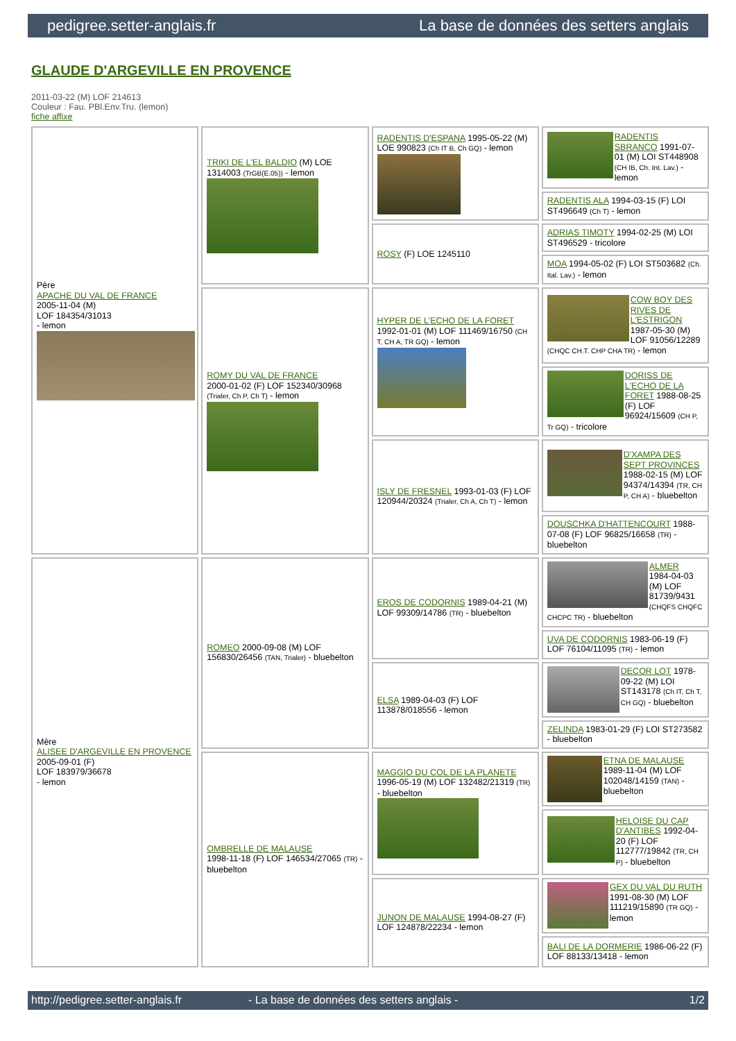pedigree.setter-anglais.fr La base de données des setters anglais
GLAUDE D'ARGEVILLE EN PROVENCE
2011-03-22 (M) LOF 214613
Couleur : Fau. PBl.Env.Tru. (lemon)
fiche affixe
| Père APACHE DU VAL DE FRANCE 2005-11-04 (M) LOF 184354/31013 - lemon | TRIKI DE L'EL BALDIO (M) LOE 1314003 (TrGB(E.05)) - lemon | RADENTIS D'ESPANA 1995-05-22 (M) LOE 990823 (Ch IT B, Ch GQ) - lemon | RADENTIS SBRANCO 1991-07-01 (M) LOI ST448908 (CH IB, Ch. Int. Lav.) - lemon |
| | | | RADENTIS ALA 1994-03-15 (F) LOI ST496649 (Ch T) - lemon |
| | | ROSY (F) LOE 1245110 | ADRIAS TIMOTY 1994-02-25 (M) LOI ST496529 - tricolore |
| | | | MOA 1994-05-02 (F) LOI ST503682 (Ch. Ital. Lav.) - lemon |
| | ROMY DU VAL DE FRANCE 2000-01-02 (F) LOF 152340/30968 (Trialer, Ch P, Ch T) - lemon | HYPER DE L'ECHO DE LA FORET 1992-01-01 (M) LOF 111469/16750 (CH T, CH A, TR GQ) - lemon | COW BOY DES RIVES DE L'ESTRIGON 1987-05-30 (M) LOF 91056/12289 (CHQC CH.T. CHP CHA TR) - lemon |
| | | | DORISS DE L'ECHO DE LA FORET 1988-08-25 (F) LOF 96924/15609 (CH P, Tr GQ) - tricolore |
| | | ISLY DE FRESNEL 1993-01-03 (F) LOF 120944/20324 (Trialer, Ch A, Ch T) - lemon | D'XAMPA DES SEPT PROVINCES 1988-02-15 (M) LOF 94374/14394 (TR, CH P, CH A) - bluebelton |
| | | | DOUSCHKA D'HATTENCOURT 1988-07-08 (F) LOF 96825/16658 (TR) - bluebelton |
| Mère ALISEE D'ARGEVILLE EN PROVENCE 2005-09-01 (F) LOF 183979/36678 - lemon | ROMEO 2000-09-08 (M) LOF 156830/26456 (TAN, Trialer) - bluebelton | EROS DE CODORNIS 1989-04-21 (M) LOF 99309/14786 (TR) - bluebelton | ALMER 1984-04-03 (M) LOF 81739/9431 (CHQFS CHQFC CHCPC TR) - bluebelton |
| | | | UVA DE CODORNIS 1983-06-19 (F) LOF 76104/11095 (TR) - lemon |
| | | ELSA 1989-04-03 (F) LOF 113878/018556 - lemon | DECOR LOT 1978-09-22 (M) LOI ST143178 (Ch IT, Ch T, CH GQ) - bluebelton |
| | | | ZELINDA 1983-01-29 (F) LOI ST273582 - bluebelton |
| | OMBRELLE DE MALAUSE 1998-11-18 (F) LOF 146534/27065 (TR) - bluebelton | MAGGIO DU COL DE LA PLANETE 1996-05-19 (M) LOF 132482/21319 (TR) - bluebelton | ETNA DE MALAUSE 1989-11-04 (M) LOF 102048/14159 (TAN) - bluebelton |
| | | | HELOISE DU CAP D'ANTIBES 1992-04-20 (F) LOF 112777/19842 (TR, CH P) - bluebelton |
| | | JUNON DE MALAUSE 1994-08-27 (F) LOF 124878/22234 - lemon | GEX DU VAL DU RUTH 1991-08-30 (M) LOF 111219/15890 (TR GQ) - lemon |
| | | | BALI DE LA DORMERIE 1986-06-22 (F) LOF 88133/13418 - lemon |
http://pedigree.setter-anglais.fr - La base de données des setters anglais - 1/2